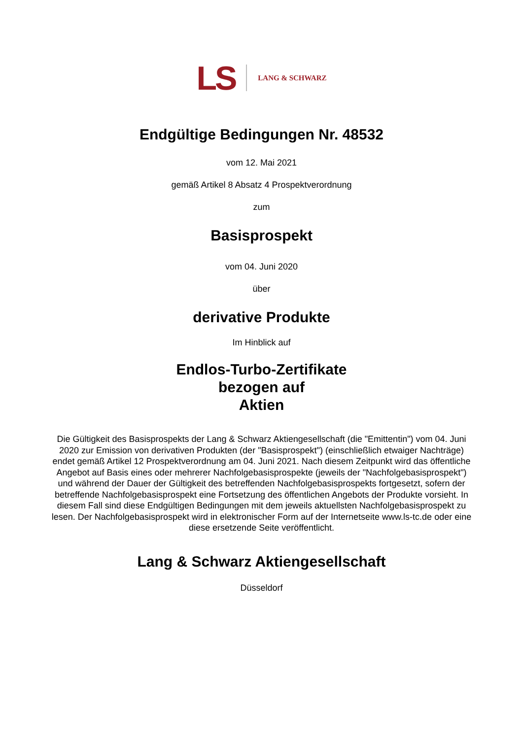LS
LANG & SCHWARZ
Endgültige Bedingungen Nr. 48532
vom 12. Mai 2021
gemäß Artikel 8 Absatz 4 Prospektverordnung
zum
Basisprospekt
vom 04. Juni 2020
über
derivative Produkte
Im Hinblick auf
Endlos-Turbo-Zertifikate
bezogen auf
Aktien
Die Gültigkeit des Basisprospekts der Lang & Schwarz Aktiengesellschaft (die "Emittentin") vom 04. Juni 2020 zur Emission von derivativen Produkten (der "Basisprospekt") (einschließlich etwaiger Nachträge) endet gemäß Artikel 12 Prospektverordnung am 04. Juni 2021. Nach diesem Zeitpunkt wird das öffentliche Angebot auf Basis eines oder mehrerer Nachfolgebasisprospekte (jeweils der "Nachfolgebasisprospekt") und während der Dauer der Gültigkeit des betreffenden Nachfolgebasisprospekts fortgesetzt, sofern der betreffende Nachfolgebasisprospekt eine Fortsetzung des öffentlichen Angebots der Produkte vorsieht. In diesem Fall sind diese Endgültigen Bedingungen mit dem jeweils aktuellsten Nachfolgebasisprospekt zu lesen. Der Nachfolgebasisprospekt wird in elektronischer Form auf der Internetseite www.ls-tc.de oder eine diese ersetzende Seite veröffentlicht.
Lang & Schwarz Aktiengesellschaft
Düsseldorf